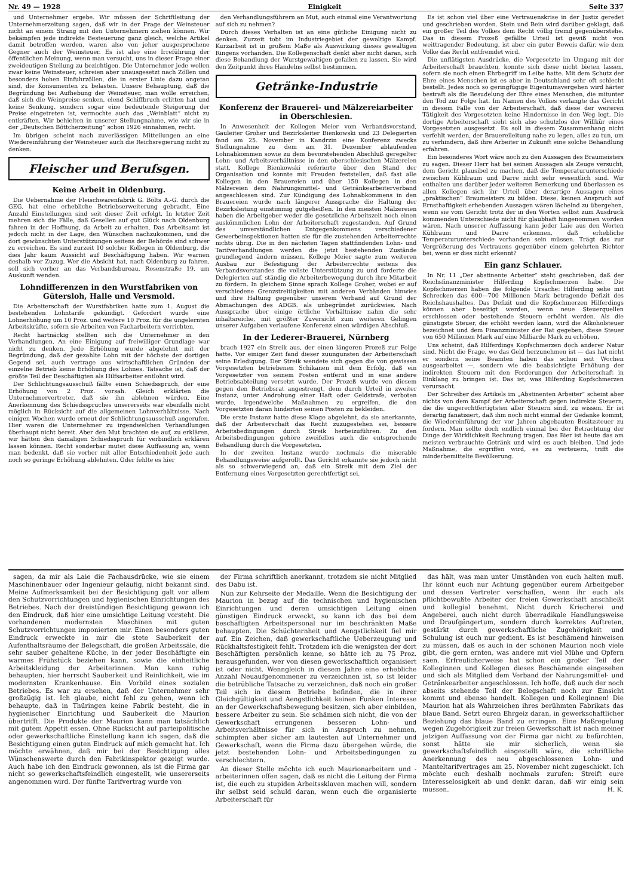Nr. 49 — 1928 Einigkeit Seite 337
und Unternehmer ergebe. Wir müssen der Schriftleitung der Unternehmerzeitung sagen, daß wir in der Frage der Weinsteuer nicht an einem Strang mit den Unternehmern ziehen können. Wir bekämpfen jede indirekte Besteuerung ganz gleich, welche Artikel damit betroffen werden, waren also von jeher ausgesprochene Gegner auch der Weinsteuer. Es ist also eine Irreführung der öffentlichen Meinung, wenn man versucht, uns in dieser Frage einer zweideutigen Stellung zu bezichtigen. Die Unternehmer jede wollen zwar keine Weinsteuer, schreien aber unausgesetzt nach Zöllen und besonders hohen Einfuhrzöllen, die in erster Linie dazu angetan sind, die Konsumenten zu belasten. Unsere Behauptung, daß die Begründung bei Aufhebung der Weinsteuer, man wolle erreichen, daß sich die Weinpreise senken, elend Schiffbruch erlitten hat und keine Senkung, sondern sogar eine bedeutende Steigerung der Preise eingetreten ist, vermochte auch das „Weinblatt“ nicht zu entkräften. Wir behielten in unserer Stellungnahme, wie wir sie in der „Deutschen Böttcherzeitung“ schon 1926 einnahmen, recht.
Im übrigen scheint nach zuverlässigen Mitteilungen an eine Wiedereinführung der Weinsteuer auch die Reichsregierung nicht zu denken.
Fleischer und Berufsgen.
Keine Arbeit in Oldenburg.
Die Uebernahme der Fleischwarenfabrik G. Bölts A.-G. durch die GEG. hat eine erhebliche Betriebserweiterung gebracht. Eine Anzahl Einstellungen sind seit dieser Zeit erfolgt. In letzter Zeit mehren sich die Fälle, daß Gesellen auf gut Glück nach Oldenburg fahren in der Hoffnung, da Arbeit zu erhalten. Das Arbeitsamt ist jedoch nicht in der Lage, den Wünschen nachzukommen, und die dort gewünschten Unterstützungen seitens der Behörde sind schwer zu erreichen. Es sind zurzeit 10 solcher Kollegen in Oldenburg, die dies Jahr kaum Aussicht auf Beschäftigung haben. Wir warnen deshalb vor Zuzug. Wer die Absicht hat, nach Oldenburg zu fahren, soll sich vorher an das Verbandsbureau, Rosenstraße 19, um Auskunft wenden.
Lohndifferenzen in den Wurstfabriken von Gütersloh, Halle und Versmold.
Die Arbeiterschaft der Wurstfabriken hatte zum 1. August die bestehenden Lohntarife gekündigt. Gefordert wurde eine Lohnerhöhung um 10 Proz. und weitere 10 Proz. für die ungelernten Arbeitskräfte, sofern sie Arbeiten von Facharbeitern verrichten.
Recht hartnäckig stellten sich die Unternehmer in den Verhandlungen. An eine Einigung auf freiwilliger Grundlage war nicht zu denken. Jede Erhöhung wurde abgelehnt mit der Begründung, daß der gezahlte Lohn mit der höchste der dortigen Gegend sei, auch vertrage aus wirtschaftlichen Gründen der einzelne Betrieb keine Erhöhung des Lohnes. Tatsache ist, daß der größte Teil der Beschäftigten als Hilfsarbeiter entlohnt wird.
Der Schlichtungsausschuß fällte einen Schiedsspruch, der eine Erhöhung von 2 Proz. vorsah. Gleich erklärten die Unternehmervertreter, daß sie ihn ablehnen würden. Eine Anerkennung des Schiedsspruches unsererseits war ebenfalls nicht möglich in Rücksicht auf die allgemeinen Lohnverhältnisse. Nach einigen Wochen wurde erneut der Schlichtungsausschuß angerufen. Hier waren die Unternehmer zu irgendwelchen Verhandlungen überhaupt nicht bereit. Aber den Mut brachten sie auf, zu erklären, wir hätten den damaligen Schiedsspruch für verbindlich erklären lassen können. Recht sonderbar mutet diese Auffassung an, wenn man bedenkt, daß sie vorher mit aller Entschiedenheit jede auch noch so geringe Erhöhung ablehnten. Oder fehlte es hier
den Verhandlungsführern an Mut, auch einmal eine Verantwortung auf sich zu nehmen?
Durch dieses Verhalten ist an eine gütliche Einigung nicht zu denken. Zurzeit tobt im Industriegebiet der gewaltige Kampf. Kurzarbeit ist in großem Maße als Auswirkung dieses gewaltigen Ringens vorhanden. Die Kollegenschaft denkt aber nicht daran, sich diese Behandlung der Wurstgewaltigen gefallen zu lassen. Sie wird den Zeitpunkt ihres Handelns selbst bestimmen.
Getränke-Industrie
Konferenz der Brauerei- und Mälzereiarbeiter in Oberschlesien.
In Anwesenheit der Kollegen Meier vom Verbandsvorstand, Gauleiter Groher und Bezirksleiter Bienkowski und 23 Delegierten fand am 25. November in Kandrzin eine Konferenz zwecks Stellungnahme zu dem am 31. Dezember ablaufenden Lohnabkommen sowie zu dem bevorstehenden Abschluß geregelter Lohn- und Arbeitsverhältnisse in den oberschlesischen Mälzereien statt. Kollege Bienkowski referierte über den Stand der Organisation und konnte mit Freuden feststellen, daß fast alle Kollegen in den Brauereien und über 150 Kollegen in den Mälzereien dem Nahrungsmittel- und Getränkearbeiterverband angeschlossen sind. Zur Kündigung des Lohnabkommens in den Brauereien wurde nach längerer Aussprache die Haltung der Bezirksleitung einstimmig gutgeheißen. In den meisten Mälzereien haben die Arbeitgeber weder die gesetzliche Arbeitszeit noch einen auskömmlichen Lohn der Arbeiterschaft zugestanden. Auf Grund des unverständlichen Entgegenkommens verschiedener Gewerbeinspektionen hatten sie für die zustehenden Arbeiterrechte nichts übrig. Die in den nächsten Tagen stattfindenden Lohn- und Tarifverhandlungen werden die jetzt bestehenden Zustände grundlegend ändern müssen. Kollege Meier sagte zum weiteren Ausbau zur Befestigung der Arbeiterrechte seitens des Verbandsvorstandes die vollste Unterstützung zu und forderte die Delegierten auf, ständig die Arbeiterbewegung durch ihre Mitarbeit zu fördern. In gleichem Sinne sprach Kollege Groher, wobei er auf verschiedene Grenzstreitigkeiten mit anderen Verbänden hinwies und ihre Haltung gegenüber unserem Verband auf Grund der Abmachungen des ADGB. als unbegründet zurückwies. Nach Aussprache über einige örtliche Verhältnisse nahm die sehr inhaltsreiche, mit größter Zuversicht zum weiteren Gelingen unserer Aufgaben verlaufene Konferenz einen würdigen Abschluß.
In der Lederer-Brauerei, Nürnberg
brach 1927 ein Streik aus, der einen längeren Prozeß zur Folge hatte. Vor einiger Zeit fand dieser zuungunsten der Arbeiterschaft seine Erledigung. Der Streik wendete sich gegen die von gewissen Vorgesetzten betriebenen Schikanen mit dem Erfolg, daß ein Vorgesetzter von seinem Posten entfernt und in eine andere Betriebsabteilung versetzt wurde. Der Prozeß wurde von diesem gegen den Betriebsrat angestrengt, dem durch Urteil in zweiter Instanz, unter Androhung einer Haft oder Geldstrafe, verboten wurde, irgendwelche Maßnahmen zu ergreifen, die den Vorgesetzten daran hinderten seinen Posten zu bekleiden.
Die erste Instanz hatte diese Klage abgelehnt, da sie anerkannte, daß der Arbeiterschaft das Recht zuzugestehen sei, bessere Arbeitsbedingungen durch Streik herbeizuführen. Zu den Arbeitsbedingungen gehöre zweifellos auch die entsprechende Behandlung durch die Vorgesetzten.
In der zweiten Instanz wurde nochmals die miserable Behandlungsweise aufgerollt. Das Gericht erkannte sie jedoch nicht als so schwerwiegend an, daß ein Streik mit dem Ziel der Entfernung eines Vorgesetzten gerechtfertigt sei.
Es ist schon viel über eine Vertrauenskrise in der Justiz geredet und geschrieben worden. Stein und Bein wird darüber geklagt, daß ein großer Teil des Volkes dem Recht völlig fremd gegenüberstehe. Das in diesem Prozeß gefällte Urteil ist gewiß nicht von weittragender Bedeutung, ist aber ein guter Beweis dafür, wie dem Volke das Recht entfremdet wird.
Die unflätigsten Ausdrücke, die Vorgesetzte im Umgang mit der Arbeiterschaft brauchten, konnte sich diese nicht bieten lassen, sofern sie noch einen Ehrbegriff im Leibe hatte. Mit dem Schutz der Ehre eines Menschen ist es aber in Deutschland sehr oft schlecht bestellt. Jedes noch so geringfügige Eigentumsvergehen wird härter bestraft als die Besudelung der Ehre eines Menschen, die mitunter den Tod zur Folge hat. Im Namen des Volkes verlangte das Gericht in diesem Falle von der Arbeiterschaft, daß diese der weiteren Tätigkeit des Vorgesetzten keine Hindernisse in den Weg legt. Die dortige Arbeiterschaft sieht sich also schutzlos der Willkür eines Vorgesetzten ausgesetzt. Es soll in diesem Zusammenhang nicht verfehlt werden, der Brauereileitung nahe zu legen, alles zu tun, um zu verhindern, daß ihre Arbeiter in Zukunft eine solche Behandlung erfahren.
Ein besonderes Wort wäre noch zu den Aussagen des Braumeisters zu sagen. Dieser Herr hat bei seinen Aussagen als Zeuge versucht, dem Gericht plausibel zu machen, daß die Temperaturunterschiede zwischen Kühlraum und Darre nicht sehr wesentlich sind. Wir enthalten uns darüber jeder weiteren Bemerkung und überlassen es allen Kollegen sich ihr Urteil über derartige Aussagen eines „praktischen“ Braumeisters zu bilden. Diese, keinen Anspruch auf Ernsthaftigkeit erhebenden Aussagen wären lächelnd zu übergehen, wenn sie vom Gericht trotz der in den Worten selbst zum Ausdruck kommenden Unterschiede nicht für glaubhaft hingenommen worden wären. Nach unserer Auffassung kann jeder Laie aus den Worten Kühlraum und Darre erkennen, daß erhebliche Temperaturunterschiede vorhanden sein müssen. Trägt das zur Vergrößerung des Vertrauens gegenüber einem gelehrten Richter bei, wenn er dies nicht erkennt?
Ein ganz Schlauer.
In Nr. 11 „Der abstinente Arbeiter“ steht geschrieben, daß der Reichsfinanzminister Hilferding Kopfschmerzen habe. Die Kopfschmerzen haben die folgende Ursache: Hilferding sehe mit Schrecken das 600—700 Millionen Mark betragende Defizit des Reichshaushaltes. Das Defizit und die Kopfschmerzen Hilferdings können aber beseitigt werden, wenn neue Steuerquellen erschlossen oder bestehende Steuern erhöht werden. Als die günstigste Steuer, die erhöht werden kann, wird die Alkoholsteuer bezeichnet und dem Finanzminister der Rat gegeben, diese Steuer von 650 Millionen Mark auf eine Milliarde Mark zu erhöhen.
Uns scheint, daß Hilferdings Kopfschmerzen doch anderer Natur sind. Nicht die Frage, wo das Geld herzunehmen ist — das hat nicht er sondern seine Beamten haben das schon seit Wochen ausgearbeitet —, sondern wie die beabsichtigte Erhöhung der indirekten Steuern mit den Forderungen der Arbeiterschaft in Einklang zu bringen ist. Das ist, was Hilferding Kopfschmerzen verursacht.
Der Schreiber des Artikels im „Abstinenten Arbeiter“ scheint aber nichts von dem Kampf der Arbeiterschaft gegen indirekte Steuern, die die ungerechtfertigtsten aller Steuern sind, zu wissen. Er ist derartig fanatisiert, daß ihm noch nicht einmal der Gedanke kommt, die Wiedereinführung der vor Jahren abgebauten Besitzsteuer zu fordern. Man sollte doch endlich einmal bei der Betrachtung der Dinge der Wirklichkeit Rechnung tragen. Das Bier ist heute das am meisten verbrauchte Getränk und wird es auch bleiben. Und jede Maßnahme, die ergriffen wird, es zu verteuern, trifft die minderbemittelte Bevölkerung.
sagen, da mir als Laie die Fachausdrücke, wie sie einem Maschinenbauer oder Ingenieur geläufig, nicht bekannt sind. Meine Aufmerksamkeit bei der Besichtigung galt vor allem den Schutzvorrichtungen und hygienischen Einrichtungen des Betriebes. Nach der dreistündigen Besichtigung gewann ich den Eindruck, daß hier eine umsichtige Leitung vorsteht. Die vorhandenen modernsten Maschinen mit guten Schutzvorrichtungen imponierten mir. Einen besonders guten Eindruck erweckte in mir die stete Sauberkeit der Aufenthaltsräume der Belegschaft, die großen Arbeitssäle, die sehr sauber gehaltene Küche, in der jeder Beschäftigte ein warmes Frühstück beziehen kann, sowie die einheitliche Arbeitskleidung der Arbeiterinnen. Man kann ruhig behaupten, hier herrscht Sauberkeit und Reinlichkeit, wie im modernsten Krankenhause. Ein Vorbild eines sozialen Betriebes. Es war zu ersehen, daß der Unternehmer sehr großzügig ist. Ich glaube, nicht fehl zu gehen, wenn ich behaupte, daß in Thüringen keine Fabrik besteht, die in hygienischer Einrichtung und Sauberkeit die Maurion übertrifft. Die Produkte der Maurion kann man tatsächlich mit gutem Appetit essen. Ohne Rücksicht auf parteipolitische oder gewerkschaftliche Einstellung kann ich sagen, daß die Besichtigung einen guten Eindruck auf mich gemacht hat. Ich möchte erwähnen, daß mir bei der Besichtigung alles Wünschenswerte durch den Fabrikinspektor gezeigt wurde. Auch habe ich den Eindruck gewonnen, als ist die Firma gar nicht so gewerkschaftsfeindlich eingestellt, wie unsererseits angenommen wird. Der fünfte Tarifvertrag wurde von
der Firma schriftlich anerkannt, trotzdem sie nicht Mitglied des Dabu ist.
Nun zur Kehrseite der Medaille. Wenn die Besichtigung der Maurion in bezug auf die technischen und hygienischen Einrichtungen und deren umsichtigen Leitung einen günstigen Eindruck erweckt, so kann ich das bei dem beschäftigten Arbeitspersonal nur im beschränkten Maße behaupten. Die Schüchternheit und Aengstlichkeit fiel mir auf. Ein Zeichen, daß gewerkschaftliche Ueberzeugung und Rückhaltsfestigkeit fehlt. Trotzdem ich die wenigsten der dort Beschäftigten persönlich kenne, so hätte ich zu 75 Proz. herausgefunden, wer von diesen gewerkschaftlich organisiert ist oder nicht. Wenngleich in diesem Jahre eine erhebliche Anzahl Neuaufgenommener zu verzeichnen ist, so ist leider die betrübliche Tatsache zu verzeichnen, daß noch ein großer Teil sich in diesem Betriebe befinden, die in ihrer Gleichgültigkeit und Aengstlichkeit keinen Funken Interesse an der Gewerkschaftsbewegung besitzen, sich aber einbilden, bessere Arbeiter zu sein. Sie schämen sich nicht, die von der Gewerkschaft errungenen besseren Lohn- und Arbeitsverhältnisse für sich in Anspruch zu nehmen, schimpfen aber sicher am lautesten auf Unternehmer und Gewerkschaft, wenn die Firma dazu übergehen würde, die jetzt bestehenden Lohn- und Arbeitsbedingungen zu verschlechtern.
An dieser Stelle möchte ich euch Maurionarbeitern und -arbeiterinnen offen sagen, daß es nicht die Leitung der Firma ist, die euch zu stupiden Arbeitssklaven machen will, sondern ihr selbst seid schuld daran, wenn euch die organisierte Arbeiterschaft für
das hält, was man unter Umständen von euch halten muß. Ihr könnt euch nur Achtung gegenüber eurem Arbeitgeber und dessen Vertreter verschaffen, wenn ihr euch als pflichtbewußte Arbeiter der freien Gewerkschaft anschließt und kollegial benehmt. Nicht durch Kriecherei und Angeberei, auch nicht durch überradikale Handlungsweise und Draufgängertum, sondern durch korrektes Auftreten, gestärkt durch gewerkschaftliche Zugehörigkeit und Schulung ist euch nur gedient. Es ist beschämend hinweisen zu müssen, daß es auch in der schönen Maurion noch viele gibt, die gern ernten, was andere mit viel Mühe und Opfern säen. Erfreulicherweise hat schon ein großer Teil der Kolleginnen und Kollegen dieses Beschämende eingesehen und sich als Mitglied dem Verband der Nahrungsmittel- und Getränkearbeiter angeschlossen. Ich hoffe, daß auch der noch abseits stehende Teil der Belegschaft noch zur Einsicht kommt und ebenso handelt. Kollegen und Kolleginnen! Die Maurion hat als Wahrzeichen ihres berühmten Fabrikats das blaue Band. Setzt euren Ehrgeiz daran, in gewerkschaftlicher Beziehung das blaue Band zu erringen. Eine Maßregelung wegen Zugehörigkeit zur freien Gewerkschaft ist nach meiner jetzigen Auffassung von der Firma gar nicht zu befürchten, sonst hätte sie mir sicherlich, wenn sie gewerkschaftsfeindlich eingestellt wäre, die schriftliche Anerkennung des neu abgeschlossenen Lohn- und Manteltarifvertrages am 25. November nicht zugeschickt. Ich möchte euch deshalb nochmals zurufen: Streift eure Interesselosigkeit ab und denkt daran, daß wir einig sein müssen. H. K.